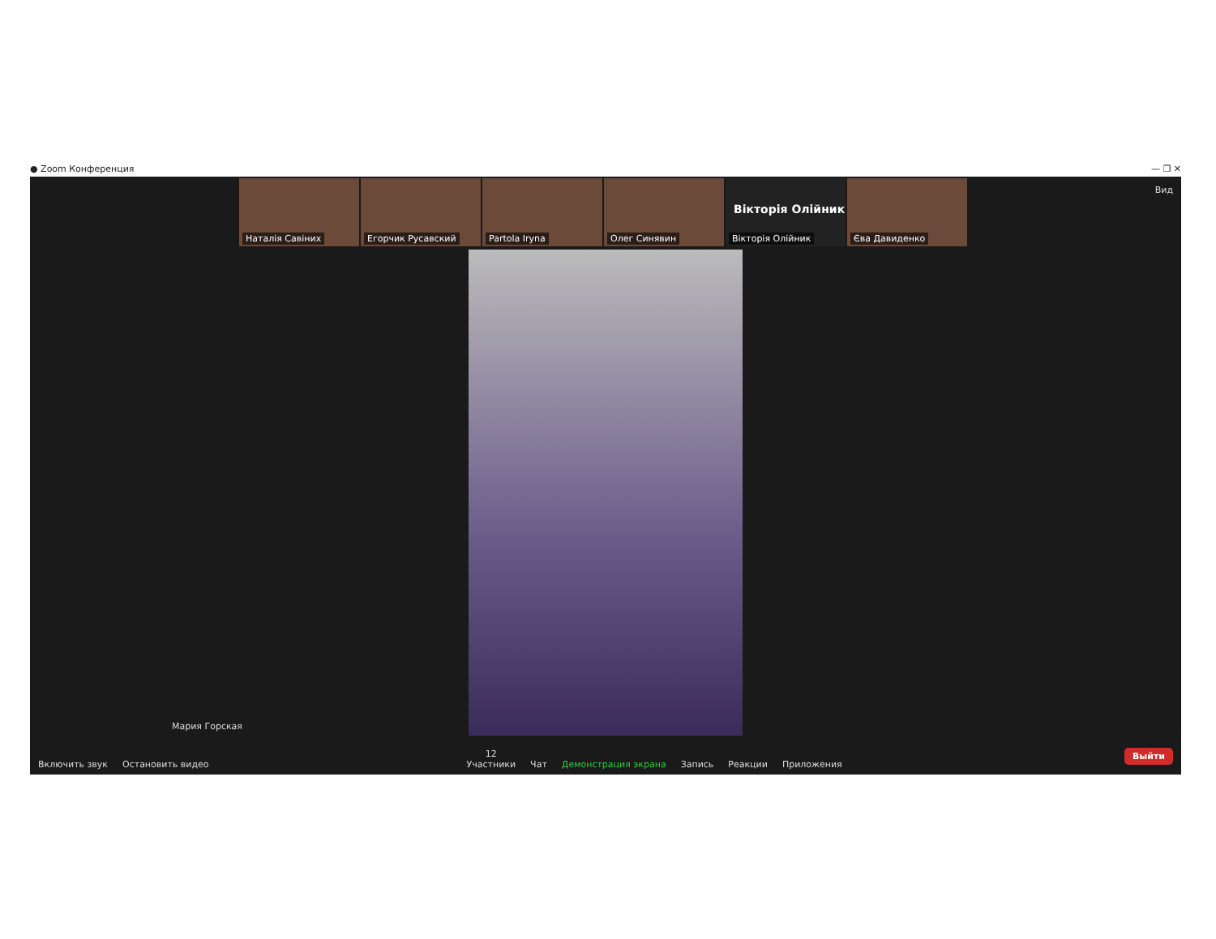● Zoom Конференция — ❐ ✕
Наталія Савіних
Егорчик Русавский
Partola Iryna
Олег Синявин
Вікторія Олійник
Вікторія Олійник
Єва Давиденко
Вид
Мария Горская
Включить звук
Остановить видео
12
Участники
Чат
Демонстрация экрана
Запись
Реакции
Приложения
Выйти